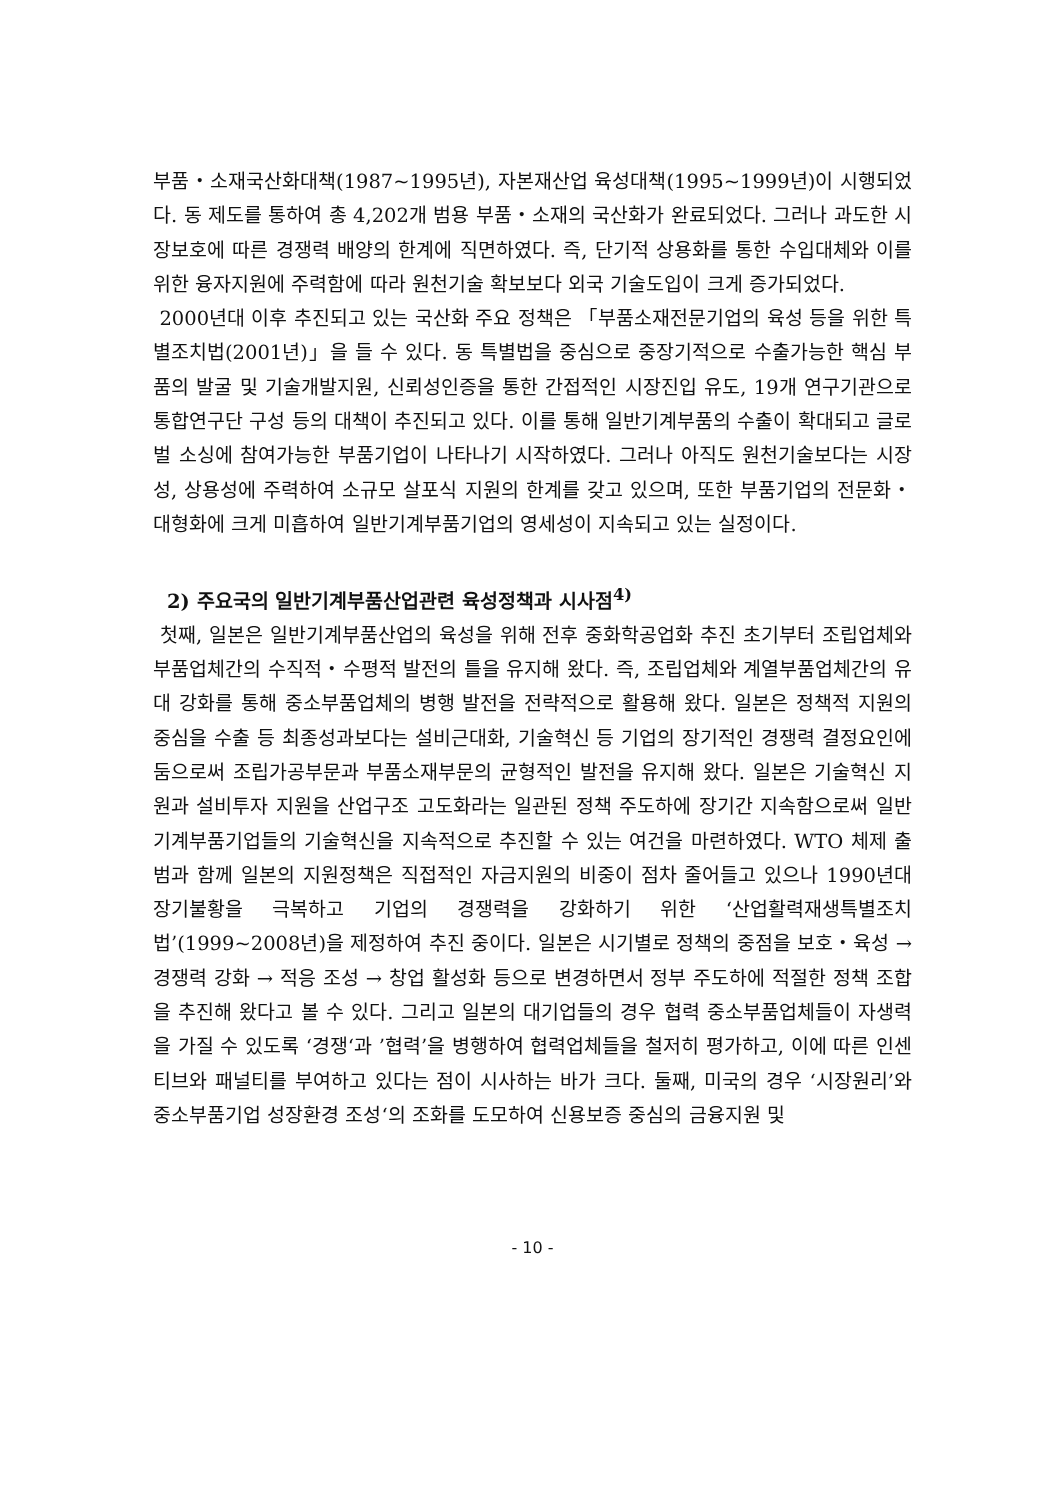부품・소재국산화대책(1987~1995년), 자본재산업 육성대책(1995~1999년)이 시행되었다. 동 제도를 통하여 총 4,202개 범용 부품・소재의 국산화가 완료되었다. 그러나 과도한 시장보호에 따른 경쟁력 배양의 한계에 직면하였다. 즉, 단기적 상용화를 통한 수입대체와 이를 위한 융자지원에 주력함에 따라 원천기술 확보보다 외국 기술도입이 크게 증가되었다.
2000년대 이후 추진되고 있는 국산화 주요 정책은 「부품소재전문기업의 육성 등을 위한 특별조치법(2001년)」을 들 수 있다. 동 특별법을 중심으로 중장기적으로 수출가능한 핵심 부품의 발굴 및 기술개발지원, 신뢰성인증을 통한 간접적인 시장진입 유도, 19개 연구기관으로 통합연구단 구성 등의 대책이 추진되고 있다. 이를 통해 일반기계부품의 수출이 확대되고 글로벌 소싱에 참여가능한 부품기업이 나타나기 시작하였다. 그러나 아직도 원천기술보다는 시장성, 상용성에 주력하여 소규모 살포식 지원의 한계를 갖고 있으며, 또한 부품기업의 전문화・대형화에 크게 미흡하여 일반기계부품기업의 영세성이 지속되고 있는 실정이다.
2) 주요국의 일반기계부품산업관련 육성정책과 시사점<sup>4)</sup>
첫째, 일본은 일반기계부품산업의 육성을 위해 전후 중화학공업화 추진 초기부터 조립업체와 부품업체간의 수직적・수평적 발전의 틀을 유지해 왔다. 즉, 조립업체와 계열부품업체간의 유대 강화를 통해 중소부품업체의 병행 발전을 전략적으로 활용해 왔다. 일본은 정책적 지원의 중심을 수출 등 최종성과보다는 설비근대화, 기술혁신 등 기업의 장기적인 경쟁력 결정요인에 둠으로써 조립가공부문과 부품소재부문의 균형적인 발전을 유지해 왔다. 일본은 기술혁신 지원과 설비투자 지원을 산업구조 고도화라는 일관된 정책 주도하에 장기간 지속함으로써 일반기계부품기업들의 기술혁신을 지속적으로 추진할 수 있는 여건을 마련하였다. WTO 체제 출범과 함께 일본의 지원정책은 직접적인 자금지원의 비중이 점차 줄어들고 있으나 1990년대 장기불황을 극복하고 기업의 경쟁력을 강화하기 위한 ‘산업활력재생특별조치법’(1999~2008년)을 제정하여 추진 중이다. 일본은 시기별로 정책의 중점을 보호・육성 → 경쟁력 강화 → 적응 조성 → 창업 활성화 등으로 변경하면서 정부 주도하에 적절한 정책 조합을 추진해 왔다고 볼 수 있다. 그리고 일본의 대기업들의 경우 협력 중소부품업체들이 자생력을 가질 수 있도록 ‘경쟁‘과 ’협력’을 병행하여 협력업체들을 철저히 평가하고, 이에 따른 인센티브와 패널티를 부여하고 있다는 점이 시사하는 바가 크다. 둘째, 미국의 경우 ‘시장원리’와 중소부품기업 성장환경 조성‘의 조화를 도모하여 신용보증 중심의 금융지원 및
- 10 -